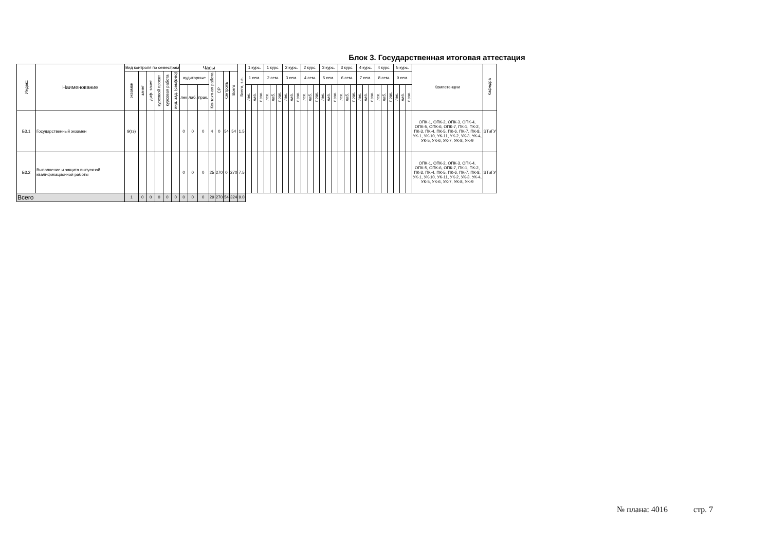Блок 3. Государственная итоговая аттестация
| Индекс | Наименование | Вид контроля по семестрам | | | | | | Часы | | | | | | | Всего, з.е. | 1 курс. | | | 1 курс. | | | 2 курс. | | | 2 курс. | | | 3 курс. | | | 3 курс. | | | 4 курс. | | | 4 курс. | | | 5 курс. | | | Компетенции | Кафедра |
| --- | --- | --- | --- | --- | --- | --- | --- | --- | --- | --- | --- | --- | --- | --- | --- | --- | --- | --- | --- | --- | --- | --- | --- | --- | --- | --- | --- | --- | --- | --- | --- | --- | --- | --- | --- | --- | --- | --- | --- | --- | --- | --- | --- | --- |
| | | экзамен | зачет | диф. зачет | курсовой проект | курсовая работа | инд. зад. (сем(к-во) | аудиторные | | | Контактная работа | СР | Контроль | Всего | | 1 сем. | | | 2 сем. | | | 3 сем. | | | 4 сем. | | | 5 сем. | | | 6 сем. | | | 7 сем. | | | 8 сем. | | | 9 сем. | | | | |
| | | | | | | | | лек | лаб. | прак. | | | | | | лек. | лаб. | прак. | лек. | лаб. | прак. | лек. | лаб. | прак. | лек. | лаб. | прак. | лек. | лаб. | прак. | лек. | лаб. | прак. | лек. | лаб. | прак. | лек. | лаб. | прак. | лек. | лаб. | прак. | | |
| Б3.1 | Государственный экзамен | 9(гэ) | | | | | | 0 | 0 | 0 | 4 | 0 | 54 | 54 | 1.5 | | | | | | | | | | | | | | | | | | | | | | | | | | | | ОПК-1, ОПК-2, ОПК-3, ОПК-4, ОПК-5, ОПК-6, ОПК-7, ПК-1, ПК-2, ПК-3, ПК-4, ПК-5, ПК-6, ПК-7, ПК-8, УК-1, УК-10, УК-11, УК-2, УК-3, УК-4, УК-5, УК-6, УК-7, УК-8, УК-9 | ЭТиГУ |
| Б3.2 | Выполнение и защита выпускной квалификационной работы | | | | | | | 0 | 0 | 0 | 25 | 270 | 0 | 270 | 7.5 | | | | | | | | | | | | | | | | | | | | | | | | | | | | ОПК-1, ОПК-2, ОПК-3, ОПК-4, ОПК-5, ОПК-6, ОПК-7, ПК-1, ПК-2, ПК-3, ПК-4, ПК-5, ПК-6, ПК-7, ПК-8, УК-1, УК-10, УК-11, УК-2, УК-3, УК-4, УК-5, УК-6, УК-7, УК-8, УК-9 | ЭТиГУ |
| Всего | | 1 | 0 | 0 | 0 | 0 | 0 | 0 | 0 | 0 | 29 | 270 | 54 | 324 | 9.0 | | | | | | | | | | | | | | | | | | | | | | | | | | | | | |
№ плана: 4016 стр. 7